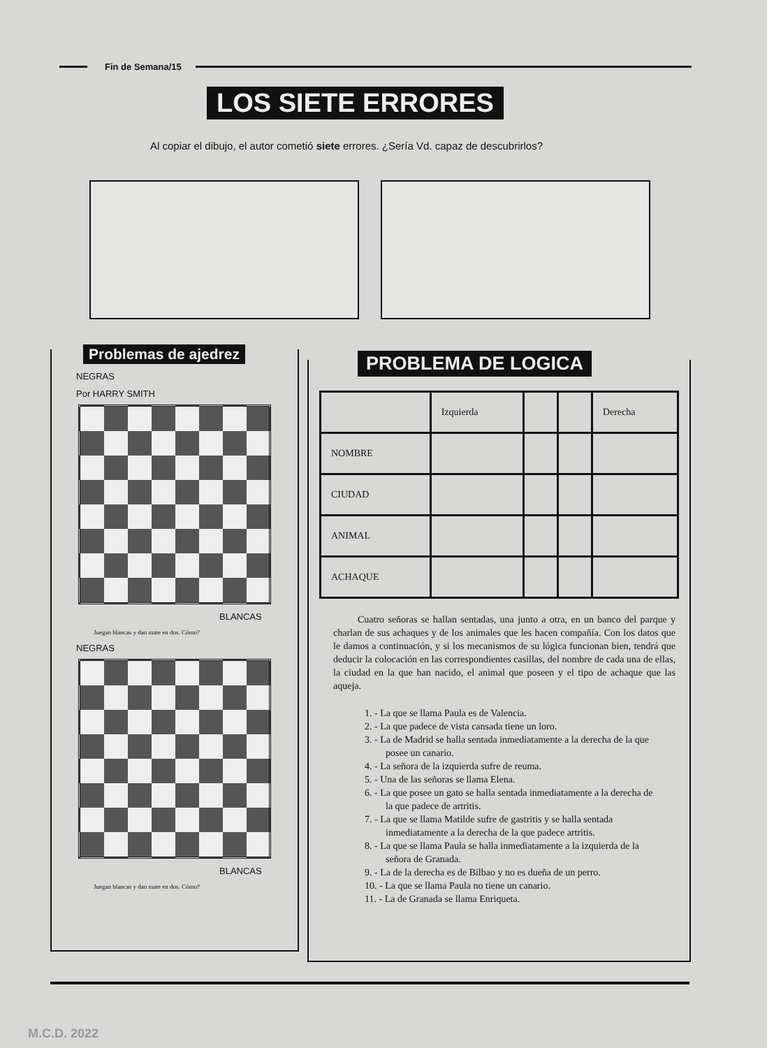Fin de Semana/15
LOS SIETE ERRORES
Al copiar el dibujo, el autor cometió siete errores. ¿Sería Vd. capaz de descubrirlos?
Problemas de ajedrez
NEGRAS
Por HARRY SMITH
BLANCAS
Juegan blancas y dan mate en dos. Cómo?
NEGRAS
BLANCAS
Juegan blancas y dan mate en dos. Cómo?
PROBLEMA DE LOGICA
| | Izquierda | | | Derecha |
| --- | --- | --- | --- | --- |
| NOMBRE | | | | |
| CIUDAD | | | | |
| ANIMAL | | | | |
| ACHAQUE | | | | |
Cuatro señoras se hallan sentadas, una junto a otra, en un banco del parque y charlan de sus achaques y de los animales que les hacen compañía. Con los datos que le damos a continuación, y si los mecanismos de su lógica funcionan bien, tendrá que deducir la colocación en las correspondientes casillas, del nombre de cada una de ellas, la ciudad en la que han nacido, el animal que poseen y el tipo de achaque que las aqueja.
1. - La que se llama Paula es de Valencia.
2. - La que padece de vista cansada tiene un loro.
3. - La de Madrid se halla sentada inmediatamente a la derecha de la que posee un canario.
4. - La señora de la izquierda sufre de reuma.
5. - Una de las señoras se llama Elena.
6. - La que posee un gato se halla sentada inmediatamente a la derecha de la que padece de artritis.
7. - La que se llama Matilde sufre de gastritis y se halla sentada inmediatamente a la derecha de la que padece artritis.
8. - La que se llama Paula se halla inmediatamente a la izquierda de la señora de Granada.
9. - La de la derecha es de Bilbao y no es dueña de un perro.
10. - La que se llama Paula no tiene un canario.
11. - La de Granada se llama Enriqueta.
M.C.D. 2022